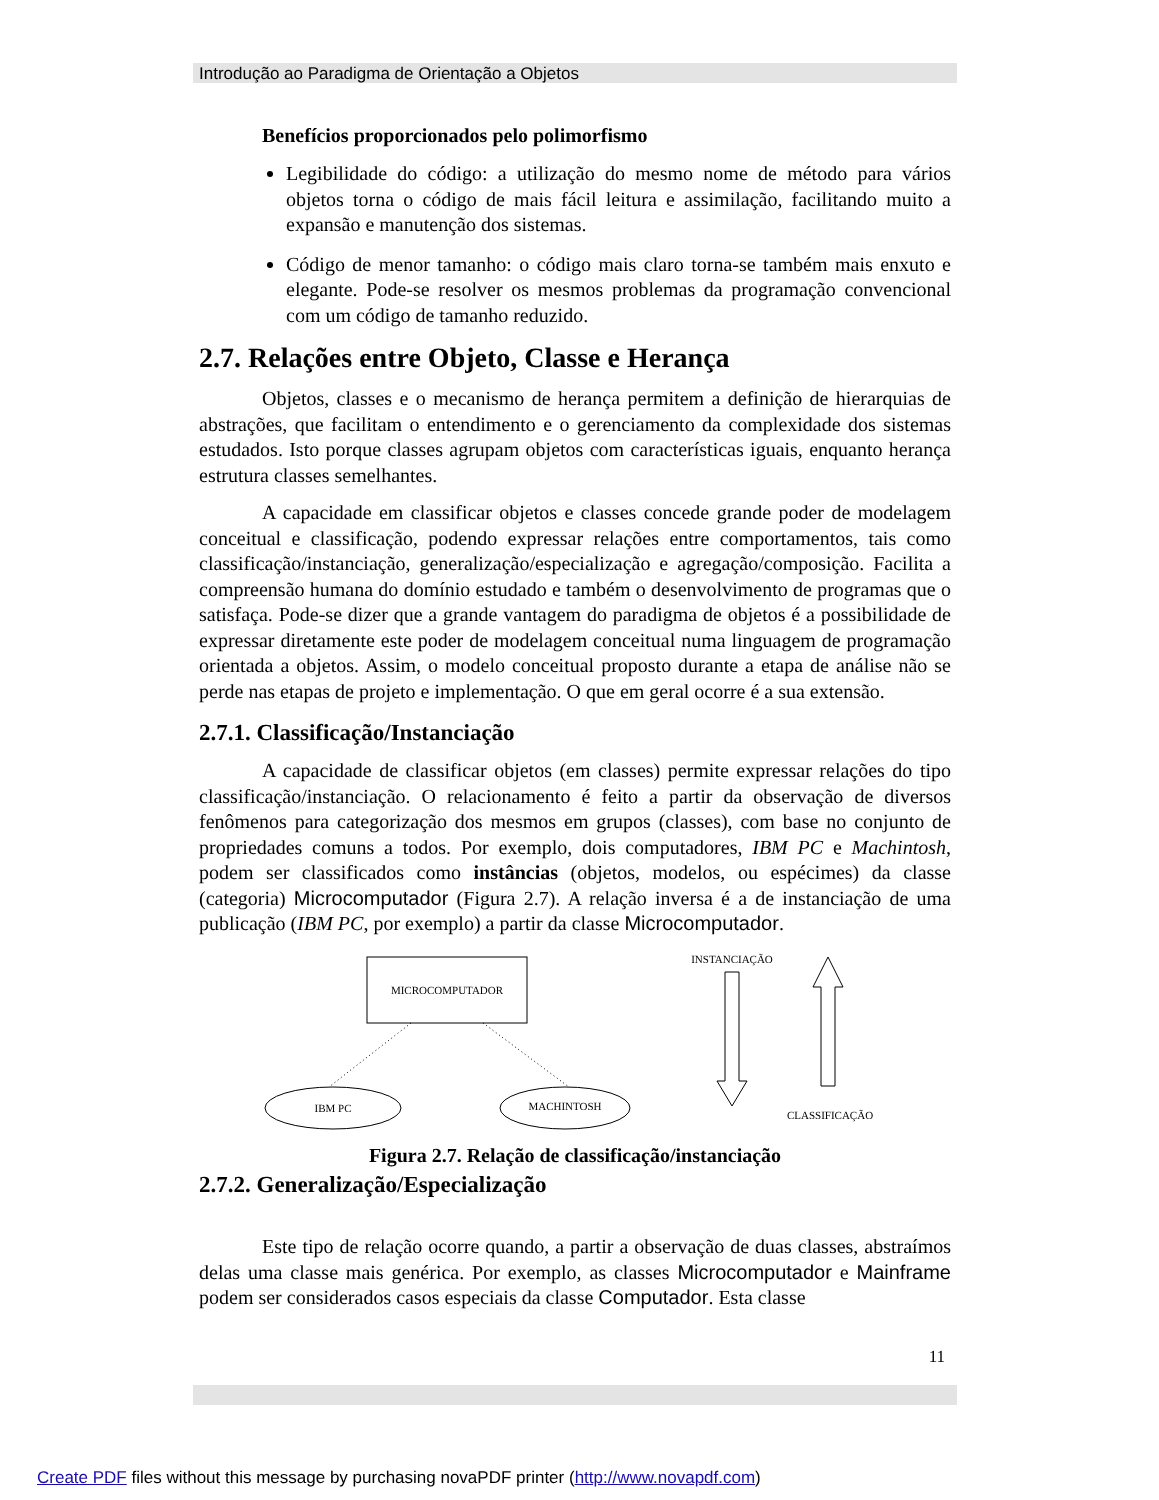Introdução ao Paradigma de Orientação a Objetos
Benefícios proporcionados pelo polimorfismo
Legibilidade do código: a utilização do mesmo nome de método para vários objetos torna o código de mais fácil leitura e assimilação, facilitando muito a expansão e manutenção dos sistemas.
Código de menor tamanho: o código mais claro torna-se também mais enxuto e elegante. Pode-se resolver os mesmos problemas da programação convencional com um código de tamanho reduzido.
2.7. Relações entre Objeto, Classe e Herança
Objetos, classes e o mecanismo de herança permitem a definição de hierarquias de abstrações, que facilitam o entendimento e o gerenciamento da complexidade dos sistemas estudados. Isto porque classes agrupam objetos com características iguais, enquanto herança estrutura classes semelhantes.
A capacidade em classificar objetos e classes concede grande poder de modelagem conceitual e classificação, podendo expressar relações entre comportamentos, tais como classificação/instanciação, generalização/especialização e agregação/composição. Facilita a compreensão humana do domínio estudado e também o desenvolvimento de programas que o satisfaça. Pode-se dizer que a grande vantagem do paradigma de objetos é a possibilidade de expressar diretamente este poder de modelagem conceitual numa linguagem de programação orientada a objetos. Assim, o modelo conceitual proposto durante a etapa de análise não se perde nas etapas de projeto e implementação. O que em geral ocorre é a sua extensão.
2.7.1. Classificação/Instanciação
A capacidade de classificar objetos (em classes) permite expressar relações do tipo classificação/instanciação. O relacionamento é feito a partir da observação de diversos fenômenos para categorização dos mesmos em grupos (classes), com base no conjunto de propriedades comuns a todos. Por exemplo, dois computadores, IBM PC e Machintosh, podem ser classificados como instâncias (objetos, modelos, ou espécimes) da classe (categoria) Microcomputador (Figura 2.7). A relação inversa é a de instanciação de uma publicação (IBM PC, por exemplo) a partir da classe Microcomputador.
MICROCOMPUTADOR
IBM PC
MACHINTOSH
INSTANCIAÇÃO
CLASSIFICAÇÃO
Figura 2.7. Relação de classificação/instanciação
2.7.2. Generalização/Especialização
Este tipo de relação ocorre quando, a partir a observação de duas classes, abstraímos delas uma classe mais genérica. Por exemplo, as classes Microcomputador e Mainframe podem ser considerados casos especiais da classe Computador. Esta classe
11
Create PDF files without this message by purchasing novaPDF printer (http://www.novapdf.com)